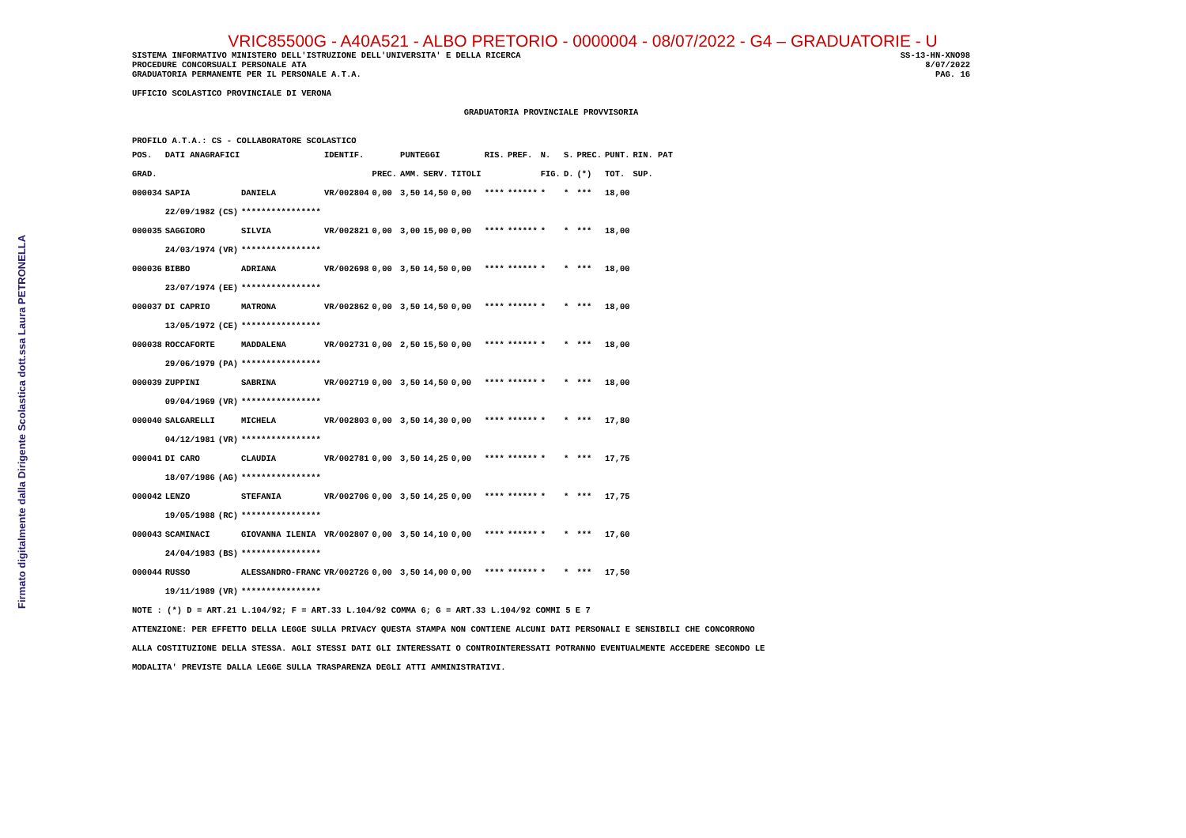Firmato digitalmente dalla Dirigente Scolastica dott.ssa Laura PETRONELLA
VRIC85500G - A40A521 - ALBO PRETORIO - 0000004 - 08/07/2022 - G4 – GRADUATORIE - U
SISTEMA INFORMATIVO MINISTERO DELL'ISTRUZIONE DELL'UNIVERSITA' E DELLA RICERCA
PROCEDURE CONCORSUALI PERSONALE ATA
GRADUATORIA PERMANENTE PER IL PERSONALE A.T.A.
SS-13-HN-XNO98
8/07/2022
PAG. 16
UFFICIO SCOLASTICO PROVINCIALE DI VERONA
GRADUATORIA PROVINCIALE PROVVISORIA
PROFILO A.T.A.: CS - COLLABORATORE SCOLASTICO
| POS. | DATI ANAGRAFICI | | | IDENTIF. | | PUNTEGGI | | | RIS. | PREF. | N. | S. | PREC. | PUNT. | RIN. PAT |
| --- | --- | --- | --- | --- | --- | --- | --- | --- | --- | --- | --- | --- | --- | --- | --- |
| GRAD. | | | | | PREC. | AMM. | SERV. | TITOLI | | | FIG. | D. | (*) | TOT. | SUP. |
| 000034 | SAPIA | | DANIELA | VR/002804 | 0,00 | 3,50 | 14,50 | 0,00 | **** | ****** | * | * | *** | 18,00 | |
| | 22/09/1982 | (CS) | **************** | | | | | | | | | | | | |
| 000035 | SAGGIORO | | SILVIA | VR/002821 | 0,00 | 3,00 | 15,00 | 0,00 | **** | ****** | * | * | *** | 18,00 | |
| | 24/03/1974 | (VR) | **************** | | | | | | | | | | | | |
| 000036 | BIBBO | | ADRIANA | VR/002698 | 0,00 | 3,50 | 14,50 | 0,00 | **** | ****** | * | * | *** | 18,00 | |
| | 23/07/1974 | (EE) | **************** | | | | | | | | | | | | |
| 000037 | DI CAPRIO | | MATRONA | VR/002862 | 0,00 | 3,50 | 14,50 | 0,00 | **** | ****** | * | * | *** | 18,00 | |
| | 13/05/1972 | (CE) | **************** | | | | | | | | | | | | |
| 000038 | ROCCAFORTE | | MADDALENA | VR/002731 | 0,00 | 2,50 | 15,50 | 0,00 | **** | ****** | * | * | *** | 18,00 | |
| | 29/06/1979 | (PA) | **************** | | | | | | | | | | | | |
| 000039 | ZUPPINI | | SABRINA | VR/002719 | 0,00 | 3,50 | 14,50 | 0,00 | **** | ****** | * | * | *** | 18,00 | |
| | 09/04/1969 | (VR) | **************** | | | | | | | | | | | | |
| 000040 | SALGARELLI | | MICHELA | VR/002803 | 0,00 | 3,50 | 14,30 | 0,00 | **** | ****** | * | * | *** | 17,80 | |
| | 04/12/1981 | (VR) | **************** | | | | | | | | | | | | |
| 000041 | DI CARO | | CLAUDIA | VR/002781 | 0,00 | 3,50 | 14,25 | 0,00 | **** | ****** | * | * | *** | 17,75 | |
| | 18/07/1986 | (AG) | **************** | | | | | | | | | | | | |
| 000042 | LENZO | | STEFANIA | VR/002706 | 0,00 | 3,50 | 14,25 | 0,00 | **** | ****** | * | * | *** | 17,75 | |
| | 19/05/1988 | (RC) | **************** | | | | | | | | | | | | |
| 000043 | SCAMINACI | | GIOVANNA ILENIA | VR/002807 | 0,00 | 3,50 | 14,10 | 0,00 | **** | ****** | * | * | *** | 17,60 | |
| | 24/04/1983 | (BS) | **************** | | | | | | | | | | | | |
| 000044 | RUSSO | | ALESSANDRO-FRANC | VR/002726 | 0,00 | 3,50 | 14,00 | 0,00 | **** | ****** | * | * | *** | 17,50 | |
| | 19/11/1989 | (VR) | **************** | | | | | | | | | | | | |
NOTE : (*) D = ART.21 L.104/92; F = ART.33 L.104/92 COMMA 6; G = ART.33 L.104/92 COMMI 5 E 7
ATTENZIONE: PER EFFETTO DELLA LEGGE SULLA PRIVACY QUESTA STAMPA NON CONTIENE ALCUNI DATI PERSONALI E SENSIBILI CHE CONCORRONO
ALLA COSTITUZIONE DELLA STESSA. AGLI STESSI DATI GLI INTERESSATI O CONTROINTERESSATI POTRANNO EVENTUALMENTE ACCEDERE SECONDO LE
MODALITA' PREVISTE DALLA LEGGE SULLA TRASPARENZA DEGLI ATTI AMMINISTRATIVI.